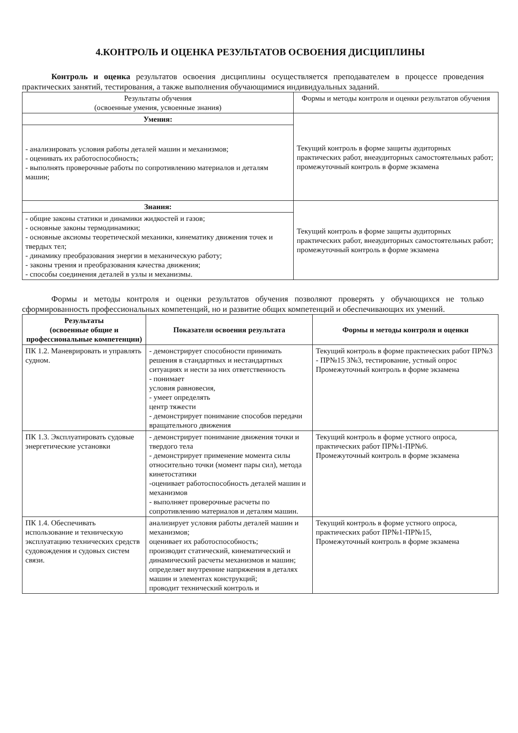4.КОНТРОЛЬ И ОЦЕНКА РЕЗУЛЬТАТОВ ОСВОЕНИЯ ДИСЦИПЛИНЫ
Контроль и оценка результатов освоения дисциплины осуществляется преподавателем в процессе проведения практических занятий, тестирования, а также выполнения обучающимися индивидуальных заданий.
| Результаты обучения (освоенные умения, усвоенные знания) | Формы и методы контроля и оценки результатов обучения |
| Умения: | Текущий контроль в форме защиты аудиторных практических работ, внеаудиторных самостоятельных работ; промежуточный контроль в форме экзамена |
| - анализировать условия работы деталей машин и механизмов; - оценивать их работоспособность; - выполнять проверочные работы по сопротивлению материалов и деталям машин; | |
| Знания: | Текущий контроль в форме защиты аудиторных практических работ, внеаудиторных самостоятельных работ; промежуточный контроль в форме экзамена |
| - общие законы статики и динамики жидкостей и газов; - основные законы термодинамики; - основные аксиомы теоретической механики, кинематику движения точек и твердых тел; - динамику преобразования энергии в механическую работу; - законы трения и преобразования качества движения; - способы соединения деталей в узлы и механизмы. | |
Формы и методы контроля и оценки результатов обучения позволяют проверять у обучающихся не только сформированность профессиональных компетенций, но и развитие общих компетенций и обеспечивающих их умений.
| Результаты (освоенные общие и профессиональные компетенции) | Показатели освоения результата | Формы и методы контроля и оценки |
| --- | --- | --- |
| ПК 1.2. Маневрировать и управлять судном. | - демонстрирует способности принимать решения в стандартных и нестандартных ситуациях и нести за них ответственность - понимает условия равновесия, - умеет определять центр тяжести - демонстрирует понимание способов передачи вращательного движения | Текущий контроль в форме практических работ ПР№3 - ПР№15 З№3, тестирование, устный опрос Промежуточный контроль в форме экзамена |
| ПК 1.3. Эксплуатировать судовые энергетические установки | - демонстрирует понимание движения точки и твердого тела - демонстрирует применение момента силы относительно точки (момент пары сил), метода кинетостатики -оценивает работоспособность деталей машин и механизмов - выполняет проверочные расчеты по сопротивлению материалов и деталям машин. | Текущий контроль в форме устного опроса, практических работ ПР№1-ПР№6. Промежуточный контроль в форме экзамена |
| ПК 1.4. Обеспечивать использование и техническую эксплуатацию технических средств судовождения и судовых систем связи. | анализирует условия работы деталей машин и механизмов; оценивает их работоспособность; производит статический, кинематический и динамический расчеты механизмов и машин; определяет внутренние напряжения в деталях машин и элементах конструкций; проводит технический контроль и | Текущий контроль в форме устного опроса, практических работ ПР№1-ПР№15, Промежуточный контроль в форме экзамена |